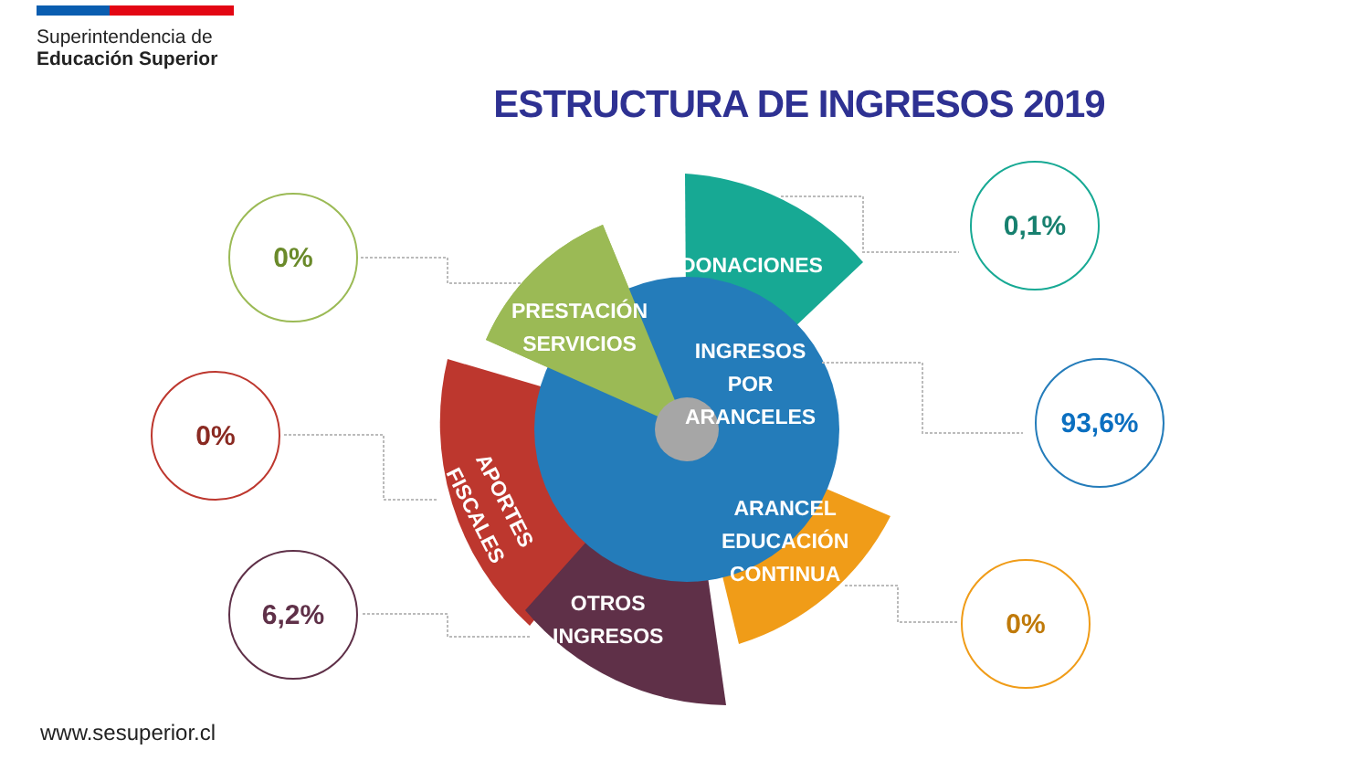Superintendencia de
Educación Superior
ESTRUCTURA DE INGRESOS 2019
0,1%
0%
93,6%
0%
6,2% 0%
DONACIONES
PRESTACIÓN
SERVICIOS
INGRESOS
POR
ARANCELES
APORTES
FISCALES
ARANCEL
EDUCACIÓN
CONTINUA
OTROS
INGRESOS
www.sesuperior.cl